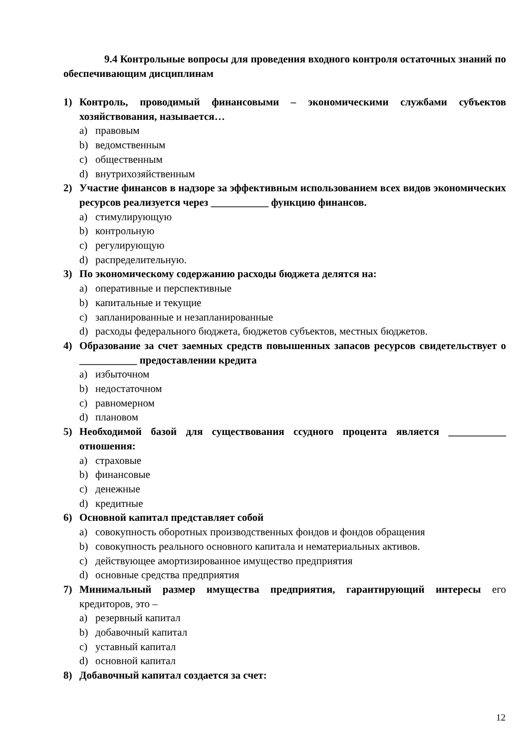9.4 Контрольные вопросы для проведения входного контроля остаточных знаний по обеспечивающим дисциплинам
1) Контроль, проводимый финансовыми – экономическими службами субъектов хозяйствования, называется…
a) правовым
b) ведомственным
c) общественным
d) внутрихозяйственным
2) Участие финансов в надзоре за эффективным использованием всех видов экономических ресурсов реализуется через ___________ функцию финансов.
a) стимулирующую
b) контрольную
c) регулирующую
d) распределительную.
3) По экономическому содержанию расходы бюджета делятся на:
a) оперативные и перспективные
b) капитальные и текущие
c) запланированные и незапланированные
d) расходы федерального бюджета, бюджетов субъектов, местных бюджетов.
4) Образование за счет заемных средств повышенных запасов ресурсов свидетельствует о ___________ предоставлении кредита
a) избыточном
b) недостаточном
c) равномерном
d) плановом
5) Необходимой базой для существования ссудного процента является ___________ отношения:
a) страховые
b) финансовые
c) денежные
d) кредитные
6) Основной капитал представляет собой
a) совокупность оборотных производственных фондов и фондов обращения
b) совокупность реального основного капитала и нематериальных активов.
c) действующее амортизированное имущество предприятия
d) основные средства предприятия
7) Минимальный размер имущества предприятия, гарантирующий интересы его кредиторов, это –
a) резервный капитал
b) добавочный капитал
c) уставный капитал
d) основной капитал
8) Добавочный капитал создается за счет:
12